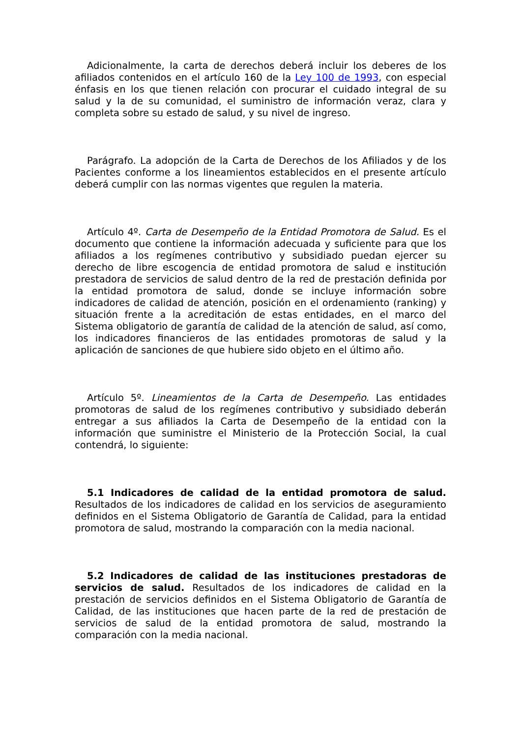Adicionalmente, la carta de derechos deberá incluir los deberes de los afiliados contenidos en el artículo 160 de la Ley 100 de 1993, con especial énfasis en los que tienen relación con procurar el cuidado integral de su salud y la de su comunidad, el suministro de información veraz, clara y completa sobre su estado de salud, y su nivel de ingreso.
Parágrafo. La adopción de la Carta de Derechos de los Afiliados y de los Pacientes conforme a los lineamientos establecidos en el presente artículo deberá cumplir con las normas vigentes que regulen la materia.
Artículo 4º. Carta de Desempeño de la Entidad Promotora de Salud. Es el documento que contiene la información adecuada y suficiente para que los afiliados a los regímenes contributivo y subsidiado puedan ejercer su derecho de libre escogencia de entidad promotora de salud e institución prestadora de servicios de salud dentro de la red de prestación definida por la entidad promotora de salud, donde se incluye información sobre indicadores de calidad de atención, posición en el ordenamiento (ranking) y situación frente a la acreditación de estas entidades, en el marco del Sistema obligatorio de garantía de calidad de la atención de salud, así como, los indicadores financieros de las entidades promotoras de salud y la aplicación de sanciones de que hubiere sido objeto en el último año.
Artículo 5º. Lineamientos de la Carta de Desempeño. Las entidades promotoras de salud de los regímenes contributivo y subsidiado deberán entregar a sus afiliados la Carta de Desempeño de la entidad con la información que suministre el Ministerio de la Protección Social, la cual contendrá, lo siguiente:
5.1 Indicadores de calidad de la entidad promotora de salud. Resultados de los indicadores de calidad en los servicios de aseguramiento definidos en el Sistema Obligatorio de Garantía de Calidad, para la entidad promotora de salud, mostrando la comparación con la media nacional.
5.2 Indicadores de calidad de las instituciones prestadoras de servicios de salud. Resultados de los indicadores de calidad en la prestación de servicios definidos en el Sistema Obligatorio de Garantía de Calidad, de las instituciones que hacen parte de la red de prestación de servicios de salud de la entidad promotora de salud, mostrando la comparación con la media nacional.